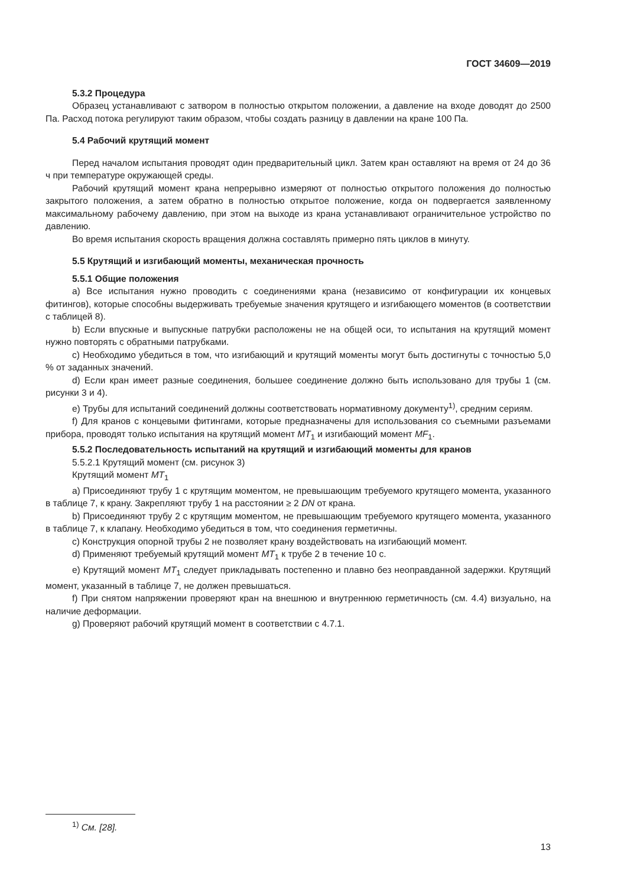ГОСТ 34609—2019
5.3.2 Процедура
Образец устанавливают с затвором в полностью открытом положении, а давление на входе доводят до 2500 Па. Расход потока регулируют таким образом, чтобы создать разницу в давлении на кране 100 Па.
5.4 Рабочий крутящий момент
Перед началом испытания проводят один предварительный цикл. Затем кран оставляют на время от 24 до 36 ч при температуре окружающей среды.
Рабочий крутящий момент крана непрерывно измеряют от полностью открытого положения до полностью закрытого положения, а затем обратно в полностью открытое положение, когда он подвергается заявленному максимальному рабочему давлению, при этом на выходе из крана устанавливают ограничительное устройство по давлению.
Во время испытания скорость вращения должна составлять примерно пять циклов в минуту.
5.5 Крутящий и изгибающий моменты, механическая прочность
5.5.1 Общие положения
a) Все испытания нужно проводить с соединениями крана (независимо от конфигурации их концевых фитингов), которые способны выдерживать требуемые значения крутящего и изгибающего моментов (в соответствии с таблицей 8).
b) Если впускные и выпускные патрубки расположены не на общей оси, то испытания на крутящий момент нужно повторять с обратными патрубками.
c) Необходимо убедиться в том, что изгибающий и крутящий моменты могут быть достигнуты с точностью 5,0 % от заданных значений.
d) Если кран имеет разные соединения, большее соединение должно быть использовано для трубы 1 (см. рисунки 3 и 4).
e) Трубы для испытаний соединений должны соответствовать нормативному документу<sup>1)</sup>, средним сериям.
f) Для кранов с концевыми фитингами, которые предназначены для использования со съемными разъемами прибора, проводят только испытания на крутящий момент MT<sub>1</sub> и изгибающий момент MF<sub>1</sub>.
5.5.2 Последовательность испытаний на крутящий и изгибающий моменты для кранов
5.5.2.1 Крутящий момент (см. рисунок 3)
Крутящий момент MT<sub>1</sub>
a) Присоединяют трубу 1 с крутящим моментом, не превышающим требуемого крутящего момента, указанного в таблице 7, к крану. Закрепляют трубу 1 на расстоянии ≥ 2 DN от крана.
b) Присоединяют трубу 2 с крутящим моментом, не превышающим требуемого крутящего момента, указанного в таблице 7, к клапану. Необходимо убедиться в том, что соединения герметичны.
c) Конструкция опорной трубы 2 не позволяет крану воздействовать на изгибающий момент.
d) Применяют требуемый крутящий момент MT<sub>1</sub> к трубе 2 в течение 10 с.
e) Крутящий момент MT<sub>1</sub> следует прикладывать постепенно и плавно без неоправданной задержки. Крутящий момент, указанный в таблице 7, не должен превышаться.
f) При снятом напряжении проверяют кран на внешнюю и внутреннюю герметичность (см. 4.4) визуально, на наличие деформации.
g) Проверяют рабочий крутящий момент в соответствии с 4.7.1.
<sup>1)</sup> См. [28].
13